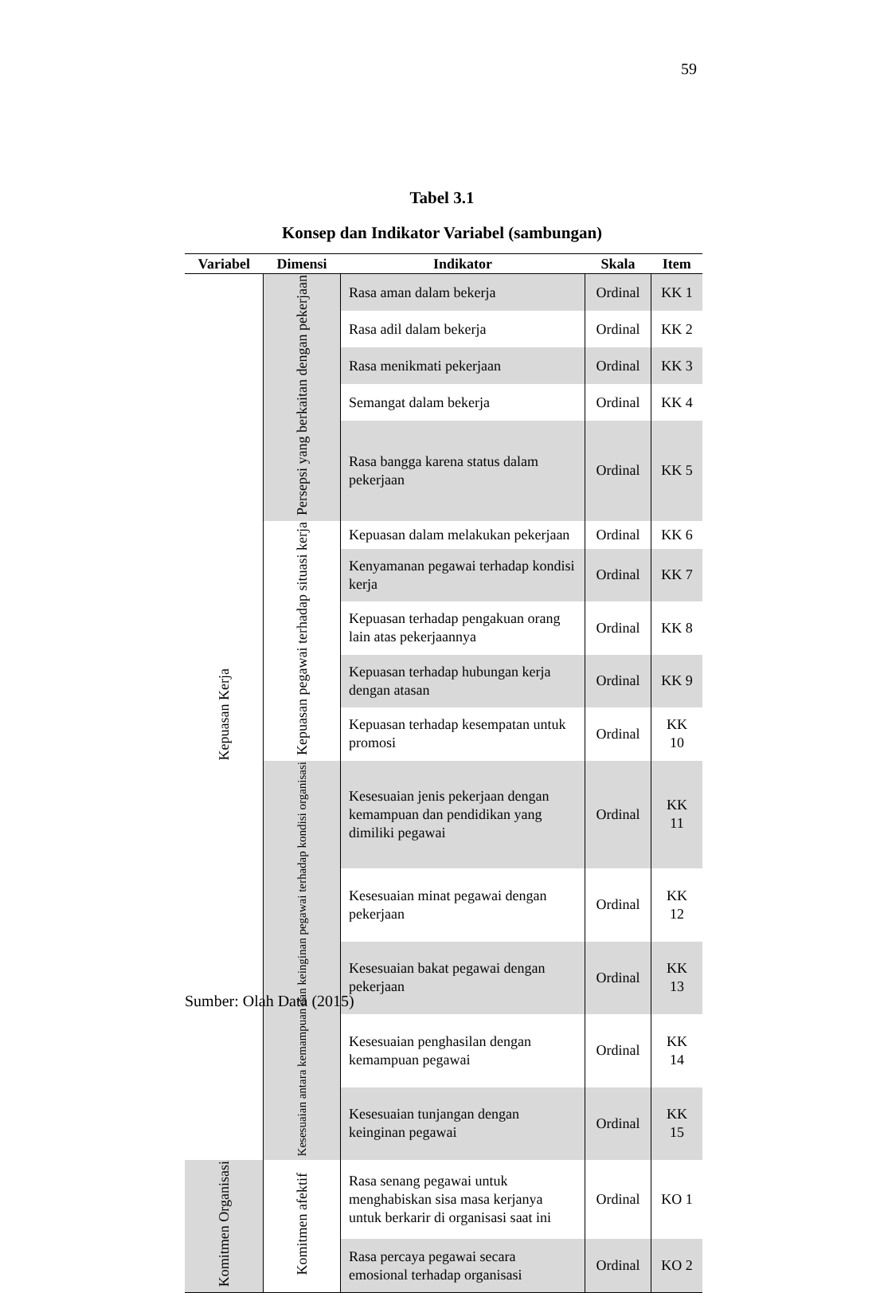59
Tabel 3.1
Konsep dan Indikator Variabel (sambungan)
| Variabel | Dimensi | Indikator | Skala | Item |
| --- | --- | --- | --- | --- |
| Kepuasan Kerja | Persepsi yang berkaitan dengan pekerjaan | Rasa aman dalam bekerja | Ordinal | KK 1 |
| | | Rasa adil dalam bekerja | Ordinal | KK 2 |
| | | Rasa menikmati pekerjaan | Ordinal | KK 3 |
| | | Semangat dalam bekerja | Ordinal | KK 4 |
| | | Rasa bangga karena status dalam pekerjaan | Ordinal | KK 5 |
| | Kepuasan pegawai terhadap situasi kerja | Kepuasan dalam melakukan pekerjaan | Ordinal | KK 6 |
| | | Kenyamanan pegawai terhadap kondisi kerja | Ordinal | KK 7 |
| | | Kepuasan terhadap pengakuan orang lain atas pekerjaannya | Ordinal | KK 8 |
| | | Kepuasan terhadap hubungan kerja dengan atasan | Ordinal | KK 9 |
| | | Kepuasan terhadap kesempatan untuk promosi | Ordinal | KK 10 |
| | Kesesuaian antara kemampuan dan keinginan pegawai terhadap kondisi organisasi | Kesesuaian jenis pekerjaan dengan kemampuan dan pendidikan yang dimiliki pegawai | Ordinal | KK 11 |
| | | Kesesuaian minat pegawai dengan pekerjaan | Ordinal | KK 12 |
| | | Kesesuaian bakat pegawai dengan pekerjaan | Ordinal | KK 13 |
| | | Kesesuaian penghasilan dengan kemampuan pegawai | Ordinal | KK 14 |
| | | Kesesuaian tunjangan dengan keinginan pegawai | Ordinal | KK 15 |
| Komitmen Organisasi | Komitmen afektif | Rasa senang pegawai untuk menghabiskan sisa masa kerjanya untuk berkarir di organisasi saat ini | Ordinal | KO 1 |
| | | Rasa percaya pegawai secara emosional terhadap organisasi | Ordinal | KO 2 |
Sumber: Olah Data (2015)